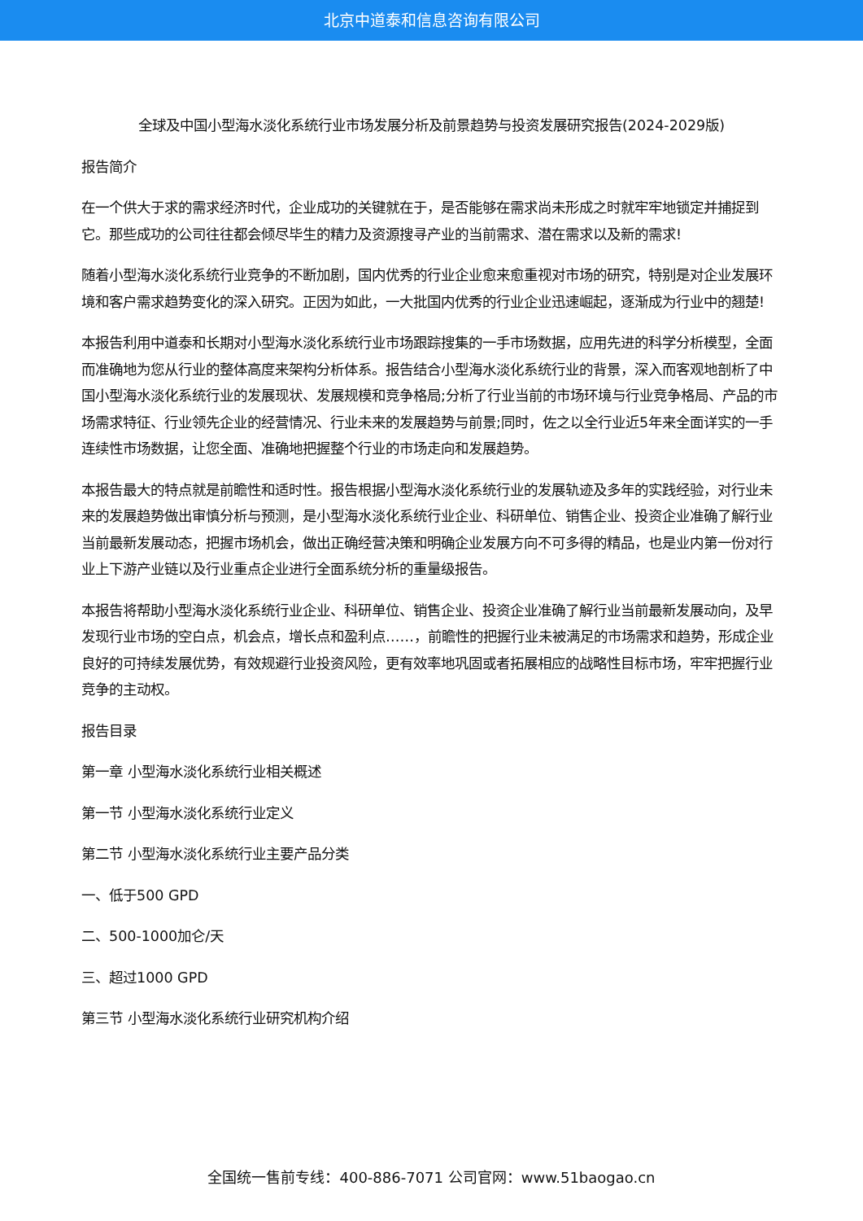北京中道泰和信息咨询有限公司
全球及中国小型海水淡化系统行业市场发展分析及前景趋势与投资发展研究报告(2024-2029版)
报告简介
在一个供大于求的需求经济时代，企业成功的关键就在于，是否能够在需求尚未形成之时就牢牢地锁定并捕捉到它。那些成功的公司往往都会倾尽毕生的精力及资源搜寻产业的当前需求、潜在需求以及新的需求!
随着小型海水淡化系统行业竞争的不断加剧，国内优秀的行业企业愈来愈重视对市场的研究，特别是对企业发展环境和客户需求趋势变化的深入研究。正因为如此，一大批国内优秀的行业企业迅速崛起，逐渐成为行业中的翘楚!
本报告利用中道泰和长期对小型海水淡化系统行业市场跟踪搜集的一手市场数据，应用先进的科学分析模型，全面而准确地为您从行业的整体高度来架构分析体系。报告结合小型海水淡化系统行业的背景，深入而客观地剖析了中国小型海水淡化系统行业的发展现状、发展规模和竞争格局;分析了行业当前的市场环境与行业竞争格局、产品的市场需求特征、行业领先企业的经营情况、行业未来的发展趋势与前景;同时，佐之以全行业近5年来全面详实的一手连续性市场数据，让您全面、准确地把握整个行业的市场走向和发展趋势。
本报告最大的特点就是前瞻性和适时性。报告根据小型海水淡化系统行业的发展轨迹及多年的实践经验，对行业未来的发展趋势做出审慎分析与预测，是小型海水淡化系统行业企业、科研单位、销售企业、投资企业准确了解行业当前最新发展动态，把握市场机会，做出正确经营决策和明确企业发展方向不可多得的精品，也是业内第一份对行业上下游产业链以及行业重点企业进行全面系统分析的重量级报告。
本报告将帮助小型海水淡化系统行业企业、科研单位、销售企业、投资企业准确了解行业当前最新发展动向，及早发现行业市场的空白点，机会点，增长点和盈利点……，前瞻性的把握行业未被满足的市场需求和趋势，形成企业良好的可持续发展优势，有效规避行业投资风险，更有效率地巩固或者拓展相应的战略性目标市场，牢牢把握行业竞争的主动权。
报告目录
第一章 小型海水淡化系统行业相关概述
第一节 小型海水淡化系统行业定义
第二节 小型海水淡化系统行业主要产品分类
一、低于500 GPD
二、500-1000加仑/天
三、超过1000 GPD
第三节 小型海水淡化系统行业研究机构介绍
全国统一售前专线：400-886-7071 公司官网：www.51baogao.cn